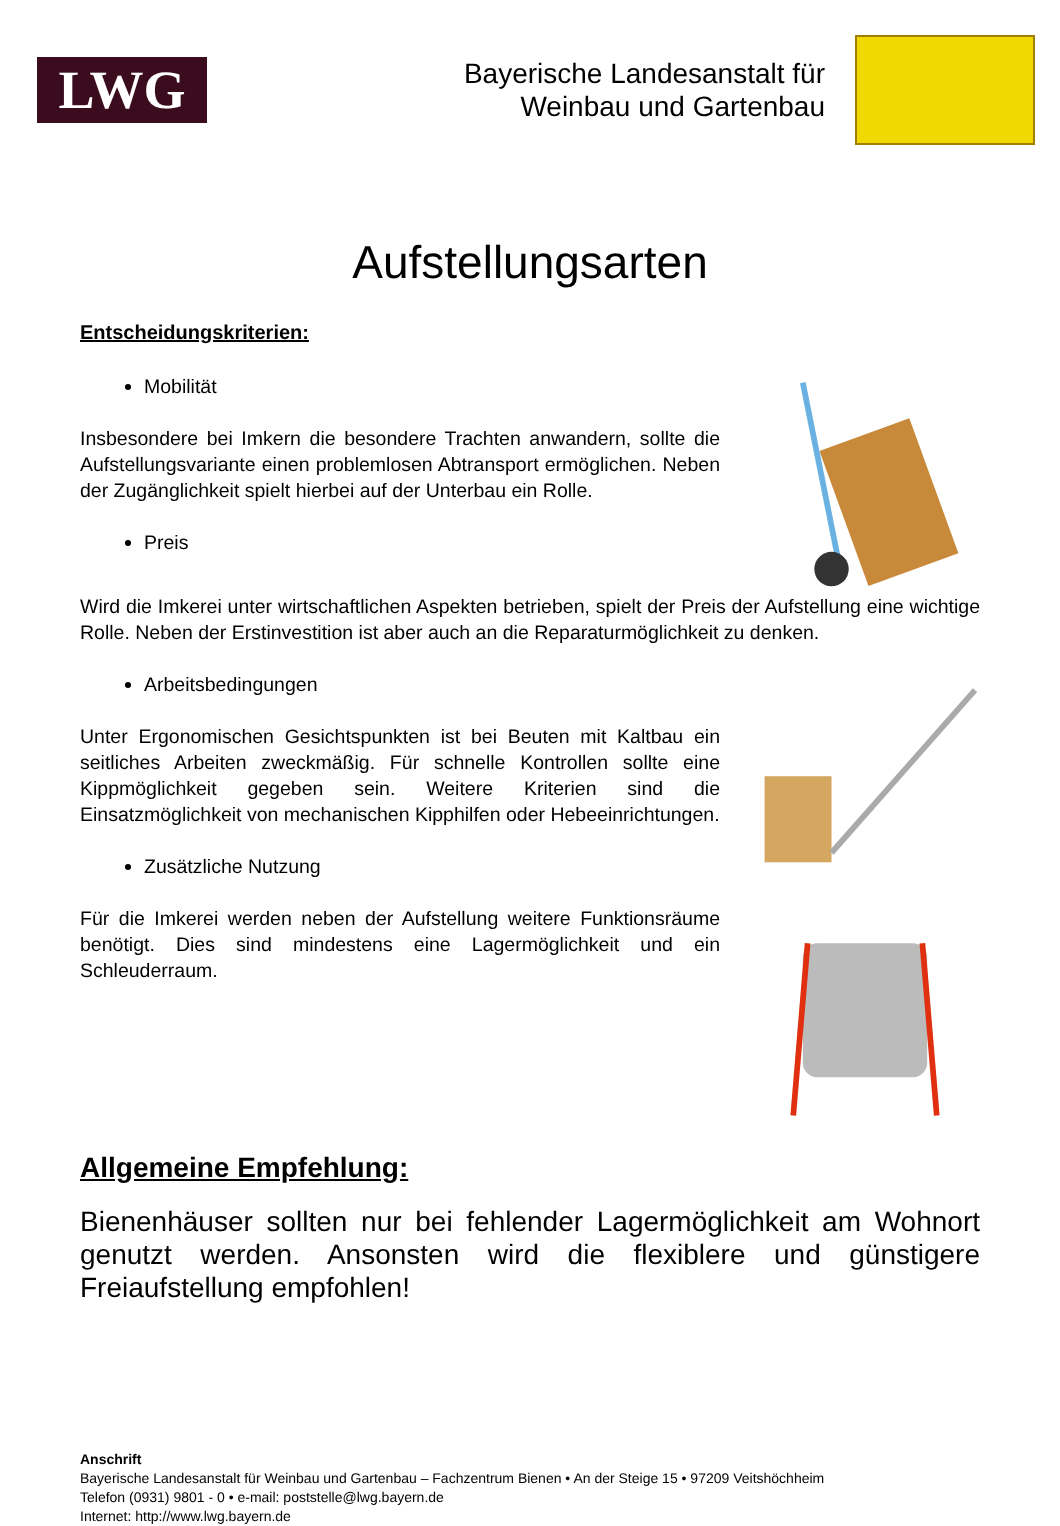LWG
Bayerische Landesanstalt für
Weinbau und Gartenbau
Aufstellungsarten
Entscheidungskriterien:
Mobilität
Insbesondere bei Imkern die besondere Trachten anwandern, sollte die Aufstellungsvariante einen problemlosen Abtransport ermöglichen. Neben der Zugänglichkeit spielt hierbei auf der Unterbau ein Rolle.
Preis
Wird die Imkerei unter wirtschaftlichen Aspekten betrieben, spielt der Preis der Aufstellung eine wichtige Rolle. Neben der Erstinvestition ist aber auch an die Reparaturmöglichkeit zu denken.
Arbeitsbedingungen
Unter Ergonomischen Gesichtspunkten ist bei Beuten mit Kaltbau ein seitliches Arbeiten zweckmäßig. Für schnelle Kontrollen sollte eine Kippmöglichkeit gegeben sein. Weitere Kriterien sind die Einsatzmöglichkeit von mechanischen Kipphilfen oder Hebeeinrichtungen.
Zusätzliche Nutzung
Für die Imkerei werden neben der Aufstellung weitere Funktionsräume benötigt. Dies sind mindestens eine Lagermöglichkeit und ein Schleuderraum.
Allgemeine Empfehlung:
Bienenhäuser sollten nur bei fehlender Lagermöglichkeit am Wohnort genutzt werden. Ansonsten wird die flexiblere und günstigere Freiaufstellung empfohlen!
Anschrift
Bayerische Landesanstalt für Weinbau und Gartenbau – Fachzentrum Bienen • An der Steige 15 • 97209 Veitshöchheim
Telefon (0931) 9801 - 0 • e-mail: poststelle@lwg.bayern.de
Internet: http://www.lwg.bayern.de